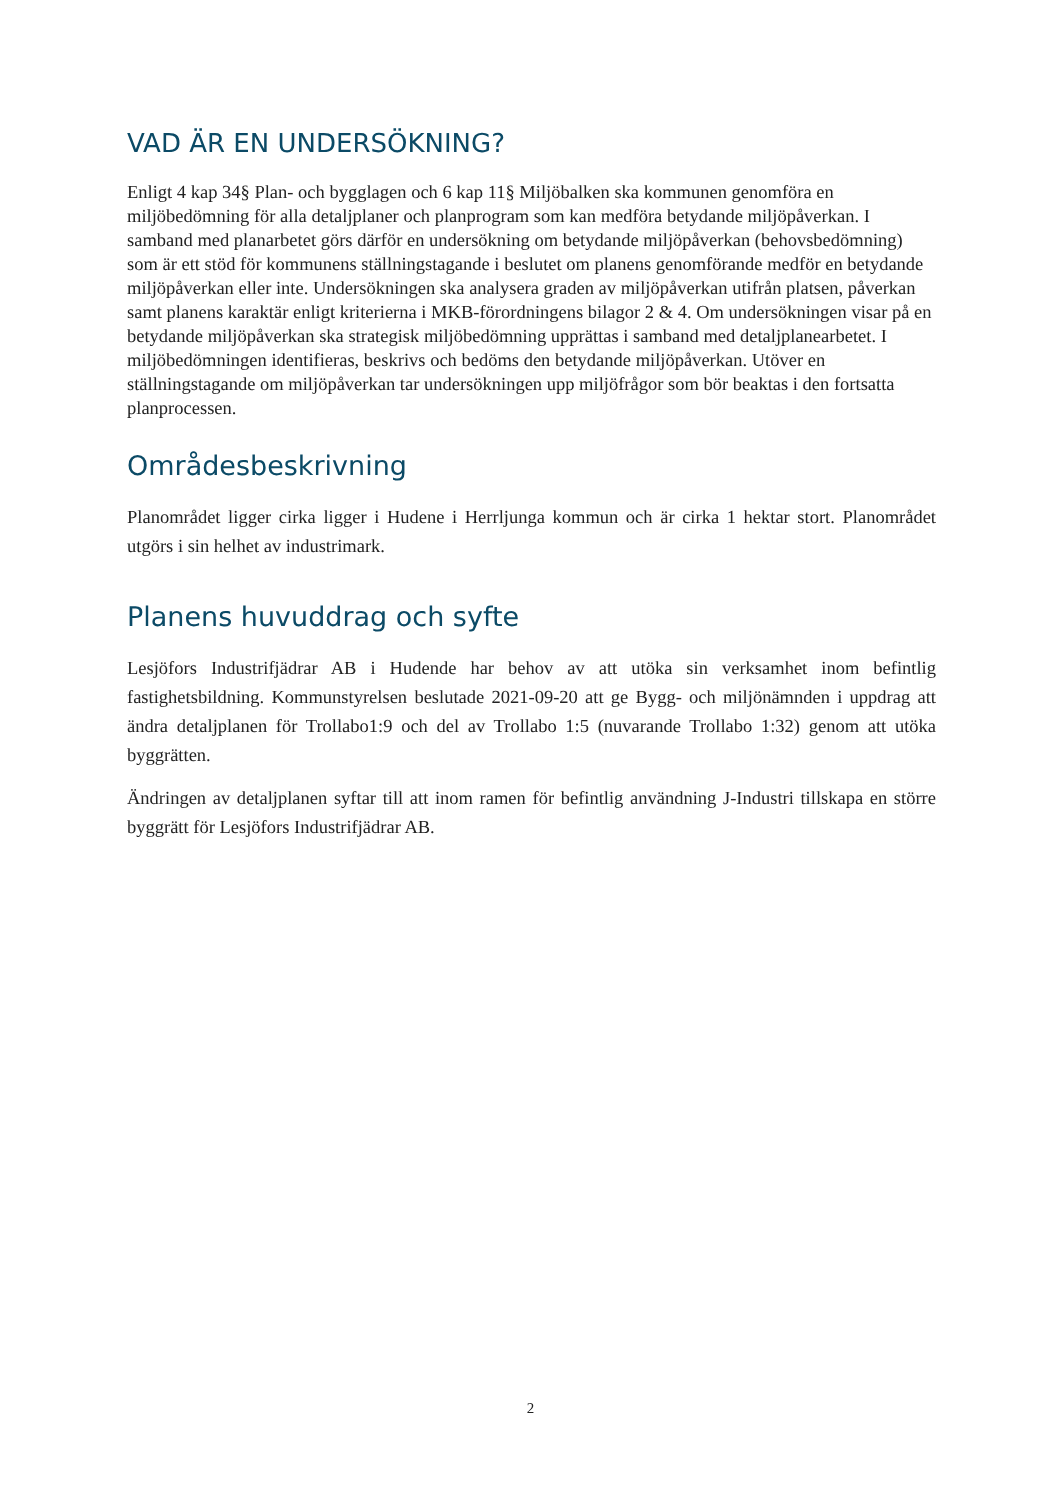VAD ÄR EN UNDERSÖKNING?
Enligt 4 kap 34§ Plan- och bygglagen och 6 kap 11§ Miljöbalken ska kommunen genomföra en miljöbedömning för alla detaljplaner och planprogram som kan medföra betydande miljöpåverkan. I samband med planarbetet görs därför en undersökning om betydande miljöpåverkan (behovsbedömning) som är ett stöd för kommunens ställningstagande i beslutet om planens genomförande medför en betydande miljöpåverkan eller inte. Undersökningen ska analysera graden av miljöpåverkan utifrån platsen, påverkan samt planens karaktär enligt kriterierna i MKB-förordningens bilagor 2 & 4. Om undersökningen visar på en betydande miljöpåverkan ska strategisk miljöbedömning upprättas i samband med detaljplanearbetet. I miljöbedömningen identifieras, beskrivs och bedöms den betydande miljöpåverkan. Utöver en ställningstagande om miljöpåverkan tar undersökningen upp miljöfrågor som bör beaktas i den fortsatta planprocessen.
Områdesbeskrivning
Planområdet ligger cirka ligger i Hudene i Herrljunga kommun och är cirka 1 hektar stort. Planområdet utgörs i sin helhet av industrimark.
Planens huvuddrag och syfte
Lesjöfors Industrifjädrar AB i Hudende har behov av att utöka sin verksamhet inom befintlig fastighetsbildning. Kommunstyrelsen beslutade 2021-09-20 att ge Bygg- och miljönämnden i uppdrag att ändra detaljplanen för Trollabo1:9 och del av Trollabo 1:5 (nuvarande Trollabo 1:32) genom att utöka byggrätten.
Ändringen av detaljplanen syftar till att inom ramen för befintlig användning J-Industri tillskapa en större byggrätt för Lesjöfors Industrifjädrar AB.
2